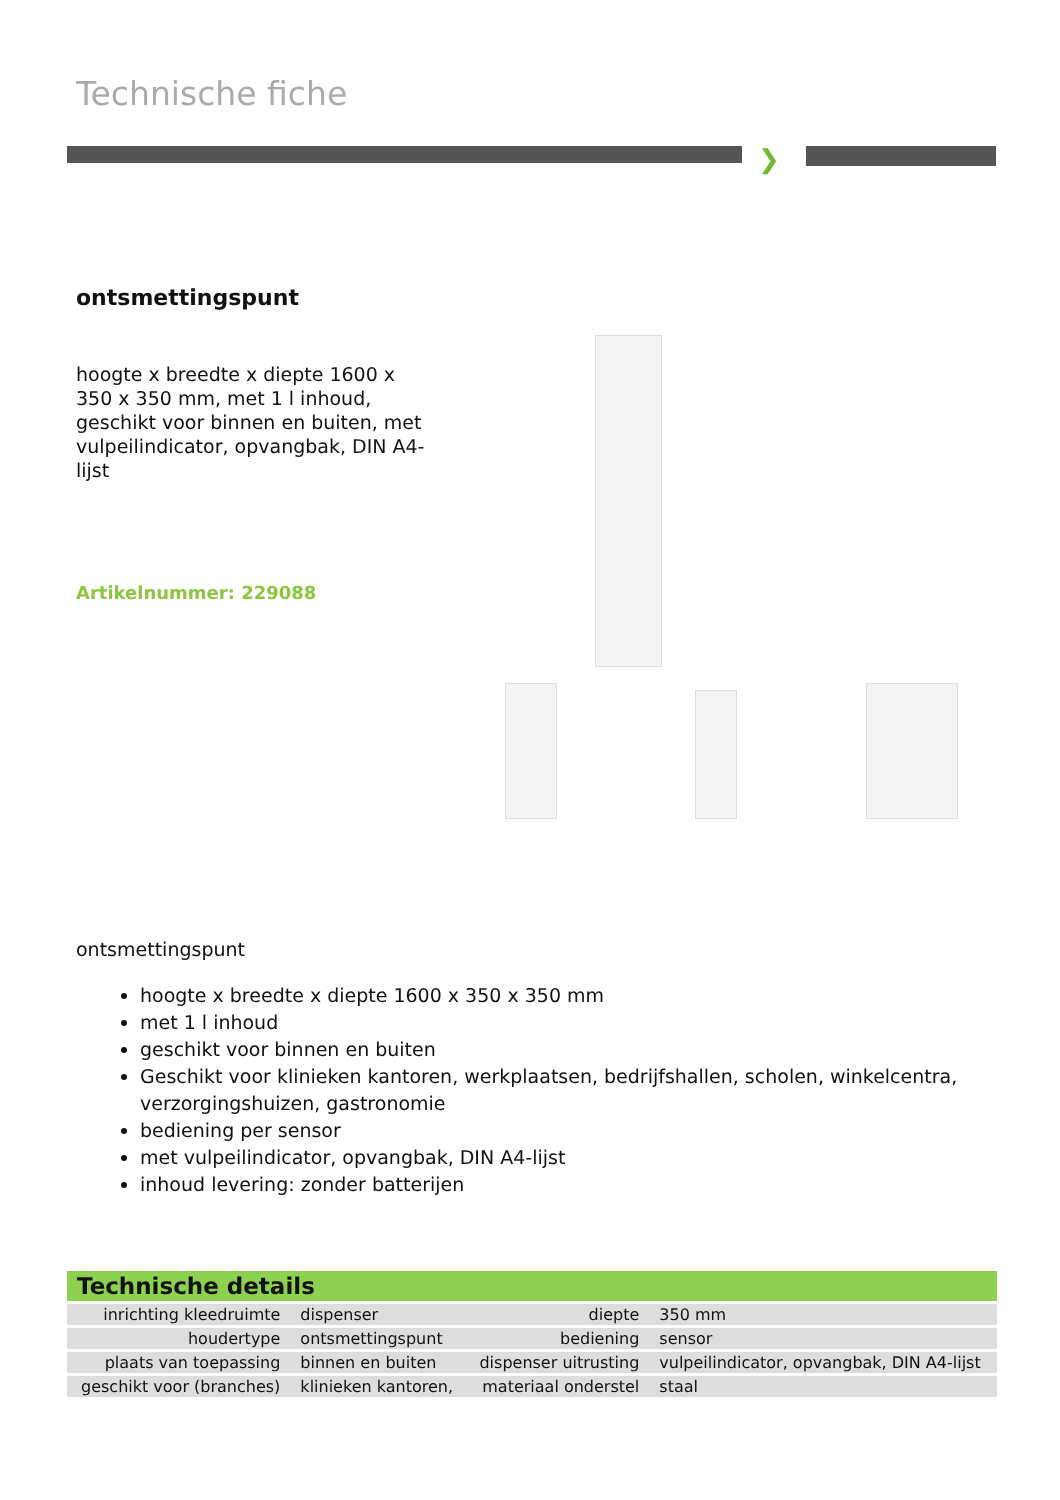Technische fiche
❯
ontsmettingspunt
hoogte x breedte x diepte 1600 x 350 x 350 mm, met 1 l inhoud, geschikt voor binnen en buiten, met vulpeilindicator, opvangbak, DIN A4-lijst
Artikelnummer: 229088
ontsmettingspunt
hoogte x breedte x diepte 1600 x 350 x 350 mm
met 1 l inhoud
geschikt voor binnen en buiten
Geschikt voor klinieken kantoren, werkplaatsen, bedrijfshallen, scholen, winkelcentra, verzorgingshuizen, gastronomie
bediening per sensor
met vulpeilindicator, opvangbak, DIN A4-lijst
inhoud levering: zonder batterijen
| Technische details | | | |
| --- | --- | --- | --- |
| inrichting kleedruimte | dispenser | diepte | 350 mm |
| houdertype | ontsmettingspunt | bediening | sensor |
| plaats van toepassing | binnen en buiten | dispenser uitrusting | vulpeilindicator, opvangbak, DIN A4-lijst |
| geschikt voor (branches) | klinieken kantoren, | materiaal onderstel | staal |